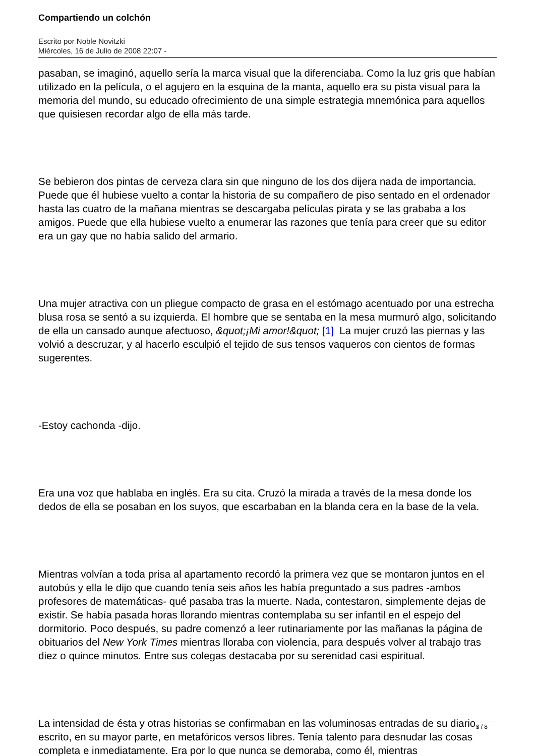Compartiendo un colchón
Escrito por Noble Novitzki
Miércoles, 16 de Julio de 2008 22:07 -
pasaban, se imaginó, aquello sería la marca visual que la diferenciaba. Como la luz gris que habían utilizado en la película, o el agujero en la esquina de la manta, aquello era su pista visual para la memoria del mundo, su educado ofrecimiento de una simple estrategia mnemónica para aquellos que quisiesen recordar algo de ella más tarde.
Se bebieron dos pintas de cerveza clara sin que ninguno de los dos dijera nada de importancia. Puede que él hubiese vuelto a contar la historia de su compañero de piso sentado en el ordenador hasta las cuatro de la mañana mientras se descargaba películas pirata y se las grababa a los amigos. Puede que ella hubiese vuelto a enumerar las razones que tenía para creer que su editor era un gay que no había salido del armario.
Una mujer atractiva con un pliegue compacto de grasa en el estómago acentuado por una estrecha blusa rosa se sentó a su izquierda. El hombre que se sentaba en la mesa murmuró algo, solicitando de ella un cansado aunque afectuoso, &quot;¡Mi amor!&quot; [1] La mujer cruzó las piernas y las volvió a descruzar, y al hacerlo esculpió el tejido de sus tensos vaqueros con cientos de formas sugerentes.
-Estoy cachonda -dijo.
Era una voz que hablaba en inglés. Era su cita. Cruzó la mirada a través de la mesa donde los dedos de ella se posaban en los suyos, que escarbaban en la blanda cera en la base de la vela.
Mientras volvían a toda prisa al apartamento recordó la primera vez que se montaron juntos en el autobús y ella le dijo que cuando tenía seis años les había preguntado a sus padres -ambos profesores de matemáticas- qué pasaba tras la muerte. Nada, contestaron, simplemente dejas de existir. Se había pasada horas llorando mientras contemplaba su ser infantil en el espejo del dormitorio. Poco después, su padre comenzó a leer rutinariamente por las mañanas la página de obituarios del New York Times mientras lloraba con violencia, para después volver al trabajo tras diez o quince minutos. Entre sus colegas destacaba por su serenidad casi espiritual.
La intensidad de ésta y otras historias se confirmaban en las voluminosas entradas de su diario, escrito, en su mayor parte, en metafóricos versos libres. Tenía talento para desnudar las cosas completa e inmediatamente. Era por lo que nunca se demoraba, como él, mientras
3 / 8